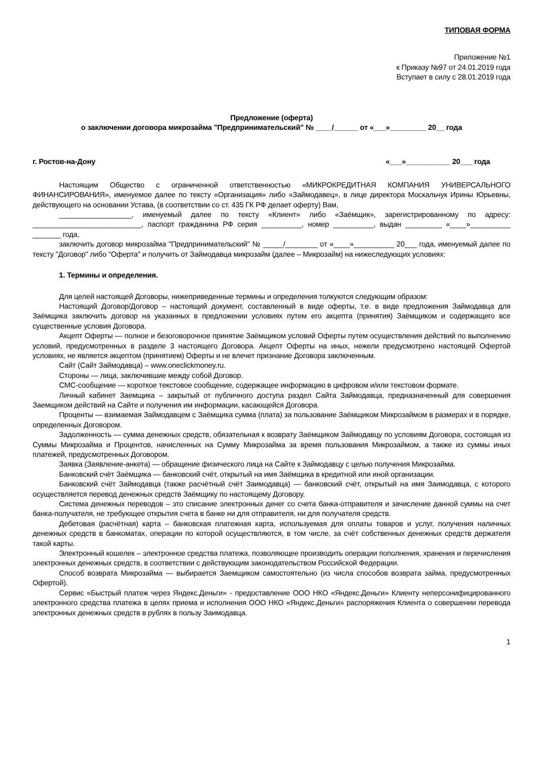ТИПОВАЯ ФОРМА
Приложение №1
к Приказу №97 от 24.01.2019 года
Вступает в силу с 28.01.2019 года
Предложение (оферта)
о заключении договора микрозайма "Предпринимательский" № ____/______ от «___»_________ 20__ года
г. Ростов-на-Дону «___»___________ 20___ года
Настоящим Общество с ограниченной ответственностью «МИКРОКРЕДИТНАЯ КОМПАНИЯ УНИВЕРСАЛЬНОГО ФИНАНСИРОВАНИЯ», именуемое далее по тексту «Организация» либо «Займодавец», в лице директора Москальчук Ирины Юрьевны, действующего на основании Устава, (в соответствии со ст. 435 ГК РФ делает оферту) Вам,
__________________, именуемый далее по тексту «Клиент» либо «Заёмщик», зарегистрированному по адресу: ___________________________, паспорт гражданина РФ серия __________, номер __________, выдан _________ «____»__________ _______ года,
заключить договор микрозайма "Предпринимательский" № _____/________ от «____»__________ 20___ года, именуемый далее по тексту "Договор" либо "Оферта" и получить от Займодавца микрозайм (далее – Микрозайм) на нижеследующих условиях:
1. Термины и определения.
Для целей настоящей Договоры, нижеприведенные термины и определения толкуются следующим образом:
Настоящий Договор/Договор – настоящий документ, составленный в виде оферты, т.е. в виде предложения Займодавца для Заёмщика заключить договор на указанных в предложении условиях путем его акцепта (принятия) Заёмщиком и содержащего все существенные условия Договора.
Акцепт Оферты — полное и безоговорочное принятие Заёмщиком условий Оферты путем осуществления действий по выполнению условий, предусмотренных в разделе 3 настоящего Договора. Акцепт Оферты на иных, нежели предусмотрено настоящей Офертой условиях, не является акцептом (принятием) Оферты и не влечет признание Договора заключенным.
Сайт (Сайт Займодавца) – www.oneclickmoney.ru.
Стороны — лица, заключившие между собой Договор.
СМС-сообщение — короткое текстовое сообщение, содержащее информацию в цифровом и/или текстовом формате.
Личный кабинет Заемщика – закрытый от публичного доступа раздел Сайта Займодавца, предназначенный для совершения Заемщиком действий на Сайте и получения им информации, касающейся Договора.
Проценты — взимаемая Займодавцем с Заёмщика сумма (плата) за пользование Заёмщиком Микрозаймом в размерах и в порядке, определенных Договором.
Задолженность — сумма денежных средств, обязательная к возврату Заёмщиком Займодавцу по условиям Договора, состоящая из Суммы Микрозайма и Процентов, начисленных на Сумму Микрозайма за время пользования Микрозаймом, а также из суммы иных платежей, предусмотренных Договором.
Заявка (Заявление-анкета) — обращение физического лица на Сайте к Займодавцу с целью получения Микрозайма.
Банковский счёт Заёмщика — банковский счёт, открытый на имя Заёмщика в кредитной или иной организации.
Банковский счёт Займодавца (также расчётный счёт Заимодавца) — банковский счёт, открытый на имя Заимодавца, с которого осуществляется перевод денежных средств Заёмщику по настоящему Договору.
Система денежных переводов – это списание электронных денег со счета банка-отправителя и зачисление данной суммы на счет банка-получателя, не требующее открытия счета в банке ни для отправителя, ни для получателя средств.
Дебетовая (расчётная) карта – банковская платежная карта, используемая для оплаты товаров и услуг, получения наличных денежных средств в банкоматах, операции по которой осуществляются, в том числе, за счёт собственных денежных средств держателя такой карты.
Электронный кошелек – электронное средства платежа, позволяющее производить операции пополнения, хранения и перечисления электронных денежных средств, в соответствии с действующим законодательством Российской Федерации.
Способ возврата Микрозайма — выбирается Заемщиком самостоятельно (из числа способов возврата займа, предусмотренных Офертой).
Сервис «Быстрый платеж через Яндекс.Деньги» - предоставление ООО НКО «Яндекс.Деньги» Клиенту неперсонифицированного электронного средства платежа в целях приема и исполнения ООО НКО «Яндекс.Деньги» распоряжения Клиента о совершении перевода электронных денежных средств в рублях в пользу Заимодавца.
1